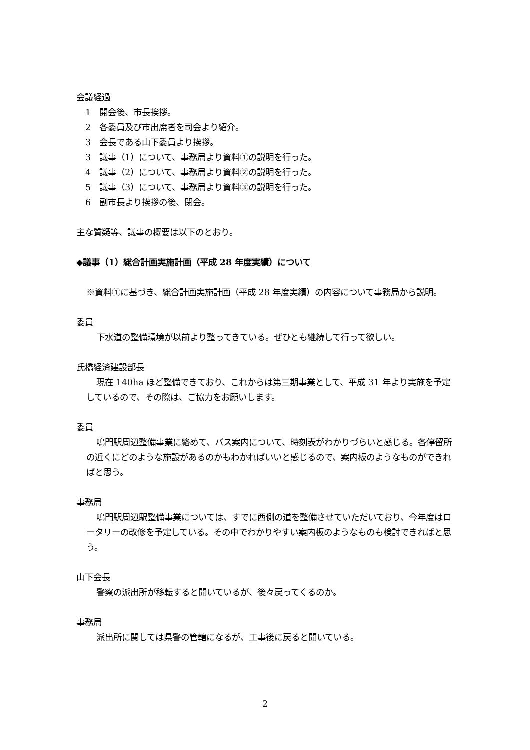会議経過
1　開会後、市長挨拶。
2　各委員及び市出席者を司会より紹介。
3　会長である山下委員より挨拶。
3　議事（1）について、事務局より資料①の説明を行った。
4　議事（2）について、事務局より資料②の説明を行った。
5　議事（3）について、事務局より資料③の説明を行った。
6　副市長より挨拶の後、閉会。
主な質疑等、議事の概要は以下のとおり。
◆議事（1）総合計画実施計画（平成 28 年度実績）について
※資料①に基づき、総合計画実施計画（平成 28 年度実績）の内容について事務局から説明。
委員
下水道の整備環境が以前より整ってきている。ぜひとも継続して行って欲しい。
氏橋経済建設部長
現在 140ha ほど整備できており、これからは第三期事業として、平成 31 年より実施を予定しているので、その際は、ご協力をお願いします。
委員
鳴門駅周辺整備事業に絡めて、バス案内について、時刻表がわかりづらいと感じる。各停留所の近くにどのような施設があるのかもわかればいいと感じるので、案内板のようなものができればと思う。
事務局
鳴門駅周辺駅整備事業については、すでに西側の道を整備させていただいており、今年度はロータリーの改修を予定している。その中でわかりやすい案内板のようなものも検討できればと思う。
山下会長
警察の派出所が移転すると聞いているが、後々戻ってくるのか。
事務局
派出所に関しては県警の管轄になるが、工事後に戻ると聞いている。
2